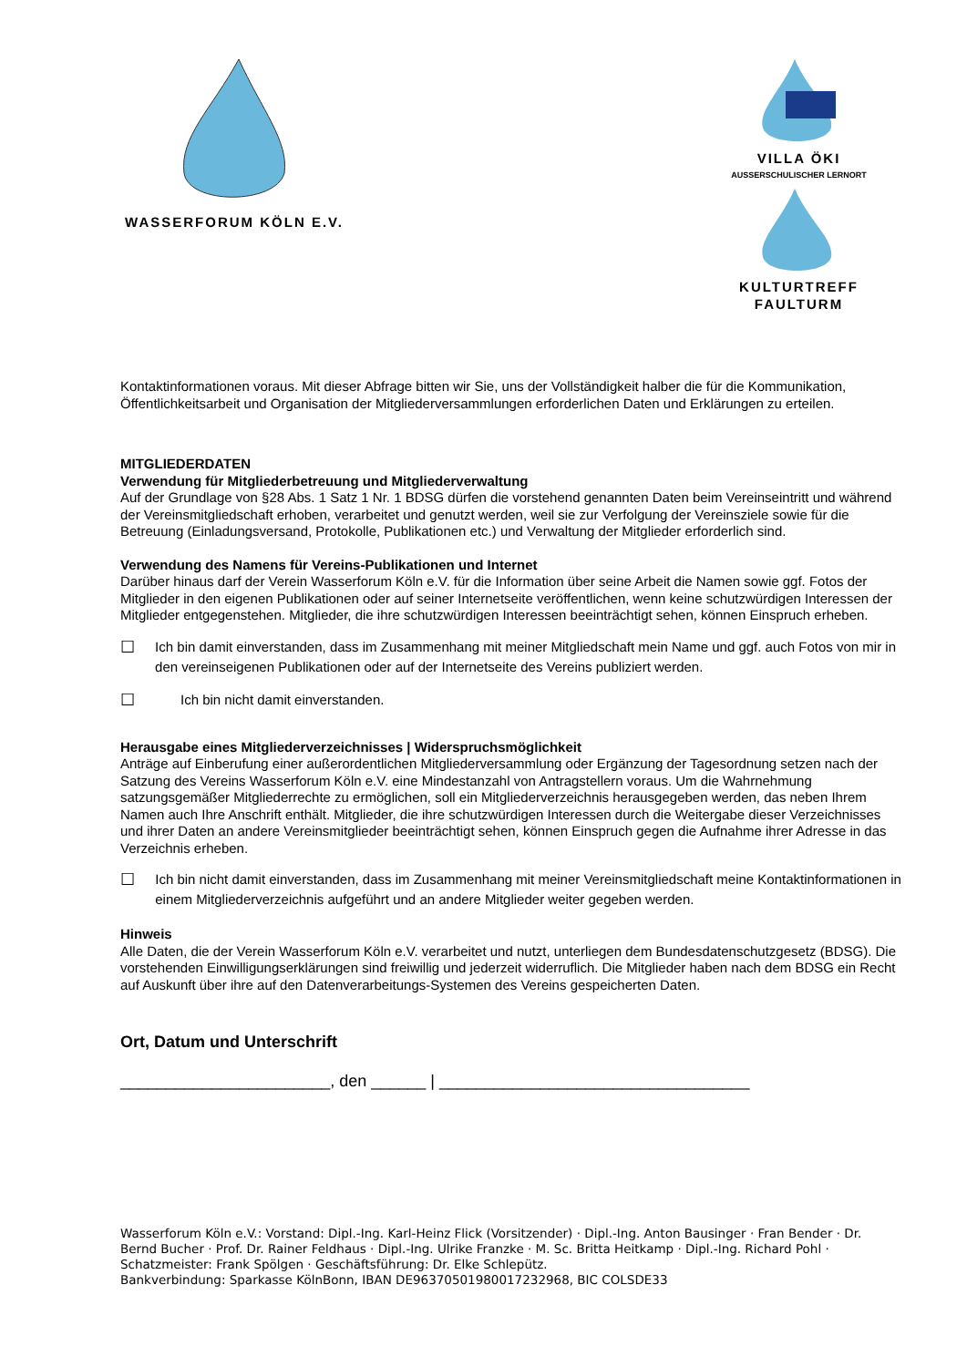WASSERFORUM KÖLN E.V. VILLA ÖKI
AUSSERSCHULISCHER LERNORT
KULTURTREFF FAULTURM
Kontaktinformationen voraus. Mit dieser Abfrage bitten wir Sie, uns der Vollständigkeit halber die für die Kommunikation, Öffentlichkeitsarbeit und Organisation der Mitgliederversammlungen erforderlichen Daten und Erklärungen zu erteilen.
MITGLIEDERDATEN
Verwendung für Mitgliederbetreuung und Mitgliederverwaltung
Auf der Grundlage von §28 Abs. 1 Satz 1 Nr. 1 BDSG dürfen die vorstehend genannten Daten beim Vereinseintritt und während der Vereinsmitgliedschaft erhoben, verarbeitet und genutzt werden, weil sie zur Verfolgung der Vereinsziele sowie für die Betreuung (Einladungsversand, Protokolle, Publikationen etc.) und Verwaltung der Mitglieder erforderlich sind.
Verwendung des Namens für Vereins-Publikationen und Internet
Darüber hinaus darf der Verein Wasserforum Köln e.V. für die Information über seine Arbeit die Namen sowie ggf. Fotos der Mitglieder in den eigenen Publikationen oder auf seiner Internetseite veröffentlichen, wenn keine schutzwürdigen Interessen der Mitglieder entgegenstehen. Mitglieder, die ihre schutzwürdigen Interessen beeinträchtigt sehen, können Einspruch erheben.
☐ Ich bin damit einverstanden, dass im Zusammenhang mit meiner Mitgliedschaft mein Name und ggf. auch Fotos von mir in den vereinseigenen Publikationen oder auf der Internetseite des Vereins publiziert werden.
☐ Ich bin nicht damit einverstanden.
Herausgabe eines Mitgliederverzeichnisses | Widerspruchsmöglichkeit
Anträge auf Einberufung einer außerordentlichen Mitgliederversammlung oder Ergänzung der Tagesordnung setzen nach der Satzung des Vereins Wasserforum Köln e.V. eine Mindestanzahl von Antragstellern voraus. Um die Wahrnehmung satzungsgemäßer Mitgliederrechte zu ermöglichen, soll ein Mitgliederverzeichnis herausgegeben werden, das neben Ihrem Namen auch Ihre Anschrift enthält. Mitglieder, die ihre schutzwürdigen Interessen durch die Weitergabe dieser Verzeichnisses und ihrer Daten an andere Vereinsmitglieder beeinträchtigt sehen, können Einspruch gegen die Aufnahme ihrer Adresse in das Verzeichnis erheben.
☐ Ich bin nicht damit einverstanden, dass im Zusammenhang mit meiner Vereinsmitgliedschaft meine Kontaktinformationen in einem Mitgliederverzeichnis aufgeführt und an andere Mitglieder weiter gegeben werden.
Hinweis
Alle Daten, die der Verein Wasserforum Köln e.V. verarbeitet und nutzt, unterliegen dem Bundesdatenschutzgesetz (BDSG). Die vorstehenden Einwilligungserklärungen sind freiwillig und jederzeit widerruflich. Die Mitglieder haben nach dem BDSG ein Recht auf Auskunft über ihre auf den Datenverarbeitungs-Systemen des Vereins gespeicherten Daten.
Ort, Datum und Unterschrift
_______________________, den ______ | __________________________________
Wasserforum Köln e.V.: Vorstand: Dipl.-Ing. Karl-Heinz Flick (Vorsitzender) · Dipl.-Ing. Anton Bausinger · Fran Bender · Dr. Bernd Bucher · Prof. Dr. Rainer Feldhaus · Dipl.-Ing. Ulrike Franzke · M. Sc. Britta Heitkamp · Dipl.-Ing. Richard Pohl · Schatzmeister: Frank Spölgen · Geschäftsführung: Dr. Elke Schlepütz.
Bankverbindung: Sparkasse KölnBonn, IBAN DE96370501980017232968, BIC COLSDE33